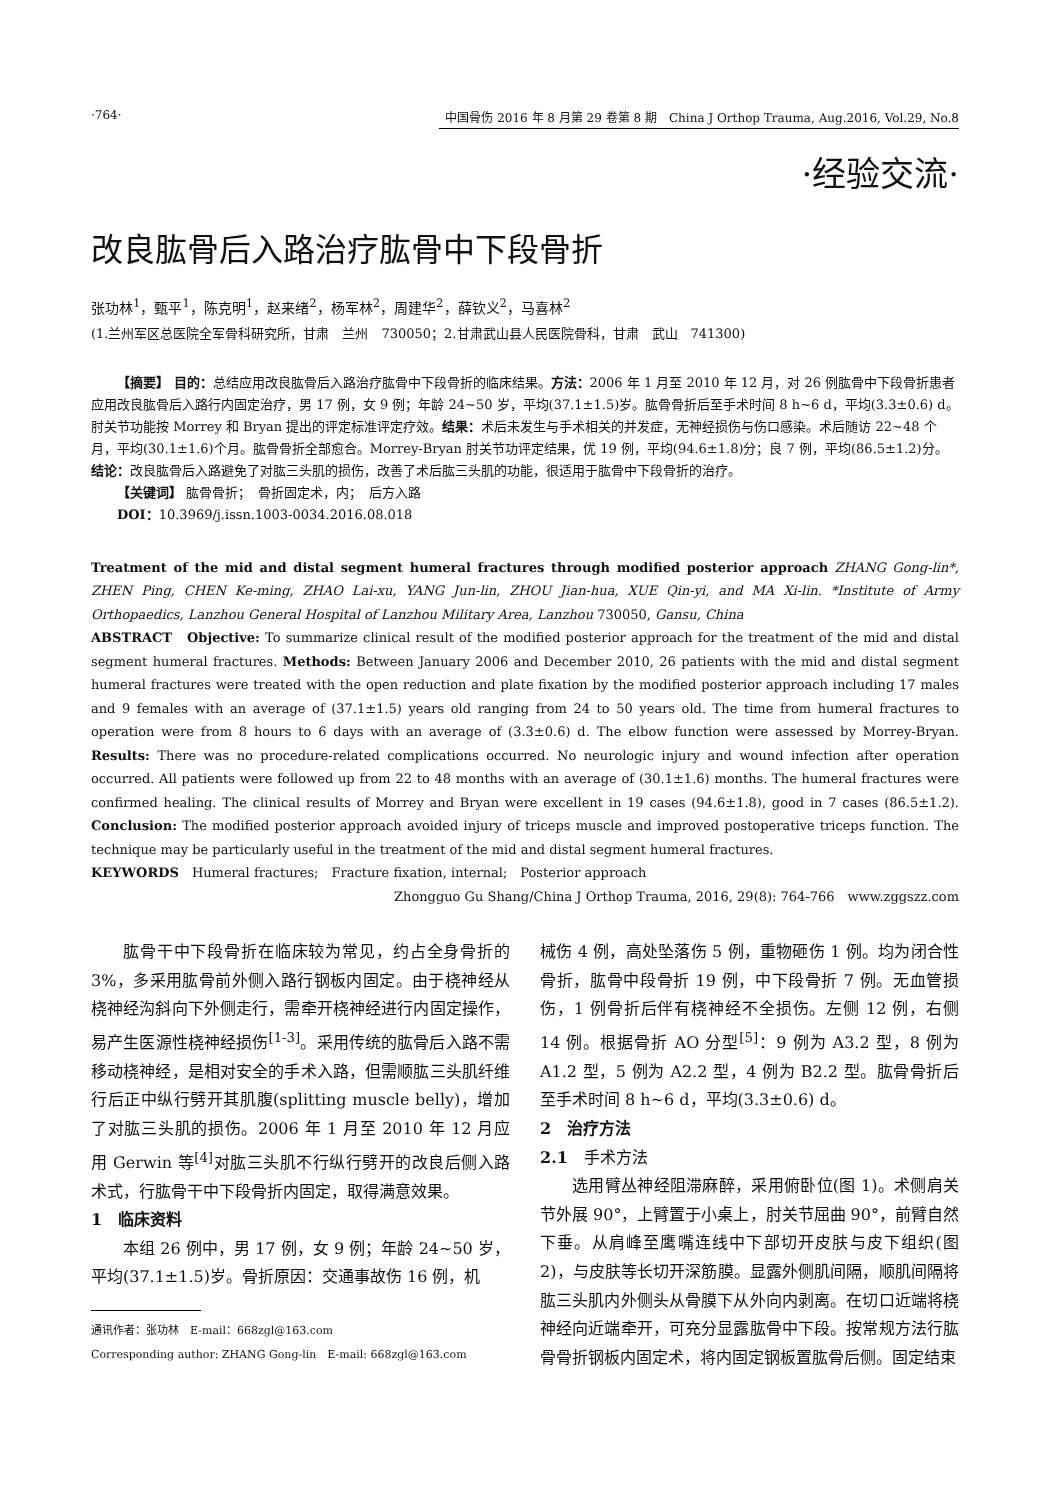·764· 中国骨伤 2016 年 8 月第 29 卷第 8 期　China J Orthop Trauma, Aug.2016, Vol.29, No.8
·经验交流·
改良肱骨后入路治疗肱骨中下段骨折
张功林<sup>1</sup>，甄平<sup>1</sup>，陈克明<sup>1</sup>，赵来绪<sup>2</sup>，杨军林<sup>2</sup>，周建华<sup>2</sup>，薛钦义<sup>2</sup>，马喜林<sup>2</sup>
(1.兰州军区总医院全军骨科研究所，甘肃　兰州　730050；2.甘肃武山县人民医院骨科，甘肃　武山　741300)
【摘要】 目的：总结应用改良肱骨后入路治疗肱骨中下段骨折的临床结果。方法：2006 年 1 月至 2010 年 12 月，对 26 例肱骨中下段骨折患者应用改良肱骨后入路行内固定治疗，男 17 例，女 9 例；年龄 24~50 岁，平均(37.1±1.5)岁。肱骨骨折后至手术时间 8 h~6 d，平均(3.3±0.6) d。肘关节功能按 Morrey 和 Bryan 提出的评定标准评定疗效。结果：术后未发生与手术相关的并发症，无神经损伤与伤口感染。术后随访 22~48 个月，平均(30.1±1.6)个月。肱骨骨折全部愈合。Morrey-Bryan 肘关节功评定结果，优 19 例，平均(94.6±1.8)分；良 7 例，平均(86.5±1.2)分。结论：改良肱骨后入路避免了对肱三头肌的损伤，改善了术后肱三头肌的功能，很适用于肱骨中下段骨折的治疗。
【关键词】 肱骨骨折；　骨折固定术，内；　后方入路
DOI：10.3969/j.issn.1003-0034.2016.08.018
Treatment of the mid and distal segment humeral fractures through modified posterior approach ZHANG Gong-lin*, ZHEN Ping, CHEN Ke-ming, ZHAO Lai-xu, YANG Jun-lin, ZHOU Jian-hua, XUE Qin-yi, and MA Xi-lin. *Institute of Army Orthopaedics, Lanzhou General Hospital of Lanzhou Military Area, Lanzhou 730050, Gansu, China
ABSTRACT　Objective: To summarize clinical result of the modified posterior approach for the treatment of the mid and distal segment humeral fractures. Methods: Between January 2006 and December 2010, 26 patients with the mid and distal segment humeral fractures were treated with the open reduction and plate fixation by the modified posterior approach including 17 males and 9 females with an average of (37.1±1.5) years old ranging from 24 to 50 years old. The time from humeral fractures to operation were from 8 hours to 6 days with an average of (3.3±0.6) d. The elbow function were assessed by Morrey-Bryan. Results: There was no procedure-related complications occurred. No neurologic injury and wound infection after operation occurred. All patients were followed up from 22 to 48 months with an average of (30.1±1.6) months. The humeral fractures were confirmed healing. The clinical results of Morrey and Bryan were excellent in 19 cases (94.6±1.8), good in 7 cases (86.5±1.2). Conclusion: The modified posterior approach avoided injury of triceps muscle and improved postoperative triceps function. The technique may be particularly useful in the treatment of the mid and distal segment humeral fractures.
KEYWORDS　Humeral fractures;　Fracture fixation, internal;　Posterior approach
Zhongguo Gu Shang/China J Orthop Trauma, 2016, 29(8): 764-766　www.zggszz.com
肱骨干中下段骨折在临床较为常见，约占全身骨折的 3%，多采用肱骨前外侧入路行钢板内固定。由于桡神经从桡神经沟斜向下外侧走行，需牵开桡神经进行内固定操作，易产生医源性桡神经损伤<sup>[1-3]</sup>。采用传统的肱骨后入路不需移动桡神经，是相对安全的手术入路，但需顺肱三头肌纤维行后正中纵行劈开其肌腹(splitting muscle belly)，增加了对肱三头肌的损伤。2006 年 1 月至 2010 年 12 月应用 Gerwin 等<sup>[4]</sup>对肱三头肌不行纵行劈开的改良后侧入路术式，行肱骨干中下段骨折内固定，取得满意效果。
1　临床资料
本组 26 例中，男 17 例，女 9 例；年龄 24~50 岁，平均(37.1±1.5)岁。骨折原因：交通事故伤 16 例，机
通讯作者：张功林　E-mail：668zgl@163.com
Corresponding author: ZHANG Gong-lin　E-mail: 668zgl@163.com
械伤 4 例，高处坠落伤 5 例，重物砸伤 1 例。均为闭合性骨折，肱骨中段骨折 19 例，中下段骨折 7 例。无血管损伤，1 例骨折后伴有桡神经不全损伤。左侧 12 例，右侧 14 例。根据骨折 AO 分型<sup>[5]</sup>：9 例为 A3.2 型，8 例为 A1.2 型，5 例为 A2.2 型，4 例为 B2.2 型。肱骨骨折后至手术时间 8 h~6 d，平均(3.3±0.6) d。
2　治疗方法
2.1　手术方法
选用臂丛神经阻滞麻醉，采用俯卧位(图 1)。术侧肩关节外展 90°，上臂置于小桌上，肘关节屈曲 90°，前臂自然下垂。从肩峰至鹰嘴连线中下部切开皮肤与皮下组织(图 2)，与皮肤等长切开深筋膜。显露外侧肌间隔，顺肌间隔将肱三头肌内外侧头从骨膜下从外向内剥离。在切口近端将桡神经向近端牵开，可充分显露肱骨中下段。按常规方法行肱骨骨折钢板内固定术，将内固定钢板置肱骨后侧。固定结束